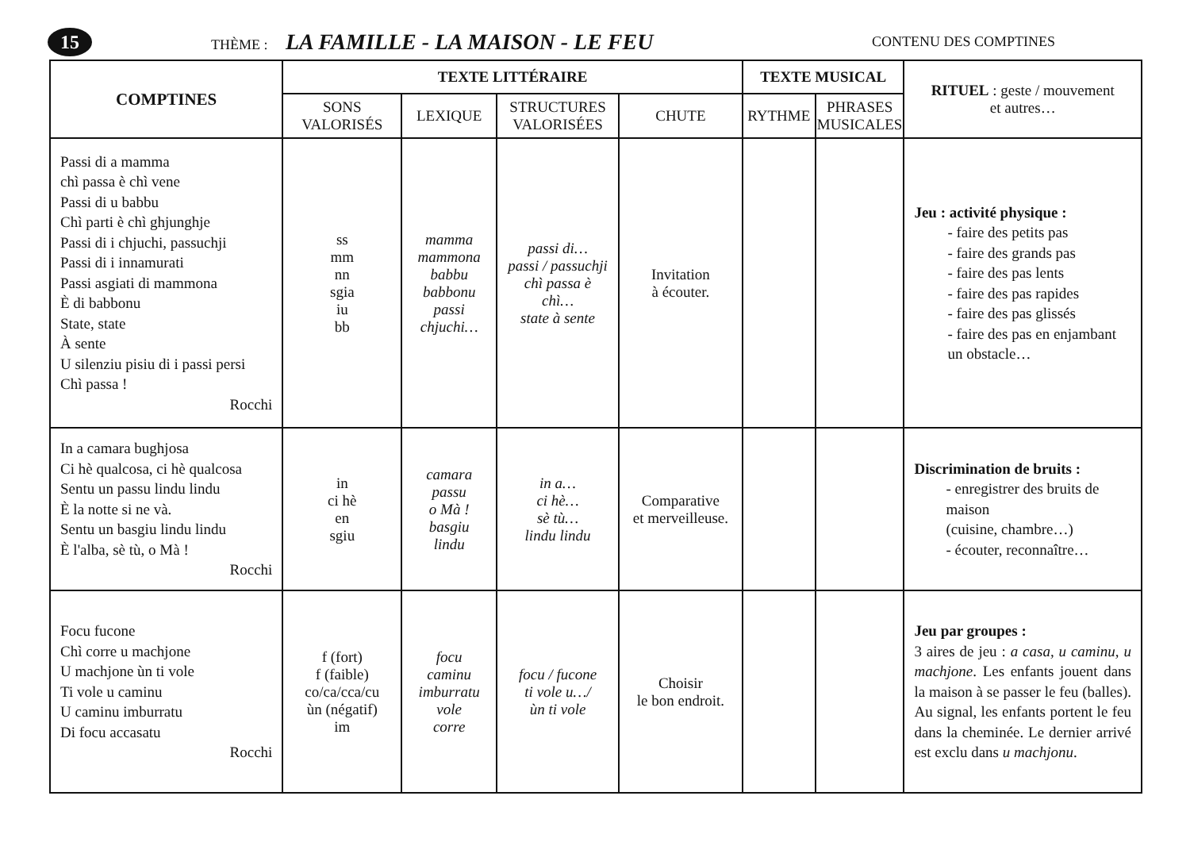15
THÈME : LA FAMILLE - LA MAISON - LE FEU
CONTENU DES COMPTINES
| COMPTINES | TEXTE LITTÉRAIRE | | | | TEXTE MUSICAL | | RITUEL : geste / mouvement et autres… |
| --- | --- | --- | --- | --- | --- | --- | --- |
| | SONS VALORISÉS | LEXIQUE | STRUCTURES VALORISÉES | CHUTE | RYTHME | PHRASES MUSICALES | |
| Passi di a mamma chì passa è chì vene Passi di u babbu Chì parti è chì ghjunghje Passi di i chjuchi, passuchji Passi di i innamurati Passi asgiati di mammona È di babbonu State, state À sente U silenziu pisiu di i passi persi Chì passa ! Rocchi | ss mm nn sgia iu bb | mamma mammona babbu babbonu passi chjuchi… | passi di… passi / passuchji chì passa è chì… state à sente | Invitation à écouter. | | | Jeu : activité physique : - faire des petits pas - faire des grands pas - faire des pas lents - faire des pas rapides - faire des pas glissés - faire des pas en enjambant un obstacle… |
| In a camara bughjosa Ci hè qualcosa, ci hè qualcosa Sentu un passu lindu lindu È la notte si ne và. Sentu un basgiu lindu lindu È l'alba, sè tù, o Mà ! Rocchi | in ci hè en sgiu | camara passu o Mà ! basgiu lindu | in a… ci hè… sè tù… lindu lindu | Comparative et merveilleuse. | | | Discrimination de bruits : - enregistrer des bruits de maison (cuisine, chambre…) - écouter, reconnaître… |
| Focu fucone Chì corre u machjone U machjone ùn ti vole Ti vole u caminu U caminu imburratu Di focu accasatu Rocchi | f (fort) f (faible) co/ca/cca/cu ùn (négatif) im | focu caminu imburratu vole corre | focu / fucone ti vole u…/ ùn ti vole | Choisir le bon endroit. | | | Jeu par groupes : 3 aires de jeu : a casa, u caminu, u machjone . Les enfants jouent dans la maison à se passer le feu (balles). Au signal, les enfants portent le feu dans la cheminée. Le dernier arrivé est exclu dans u machjonu . |